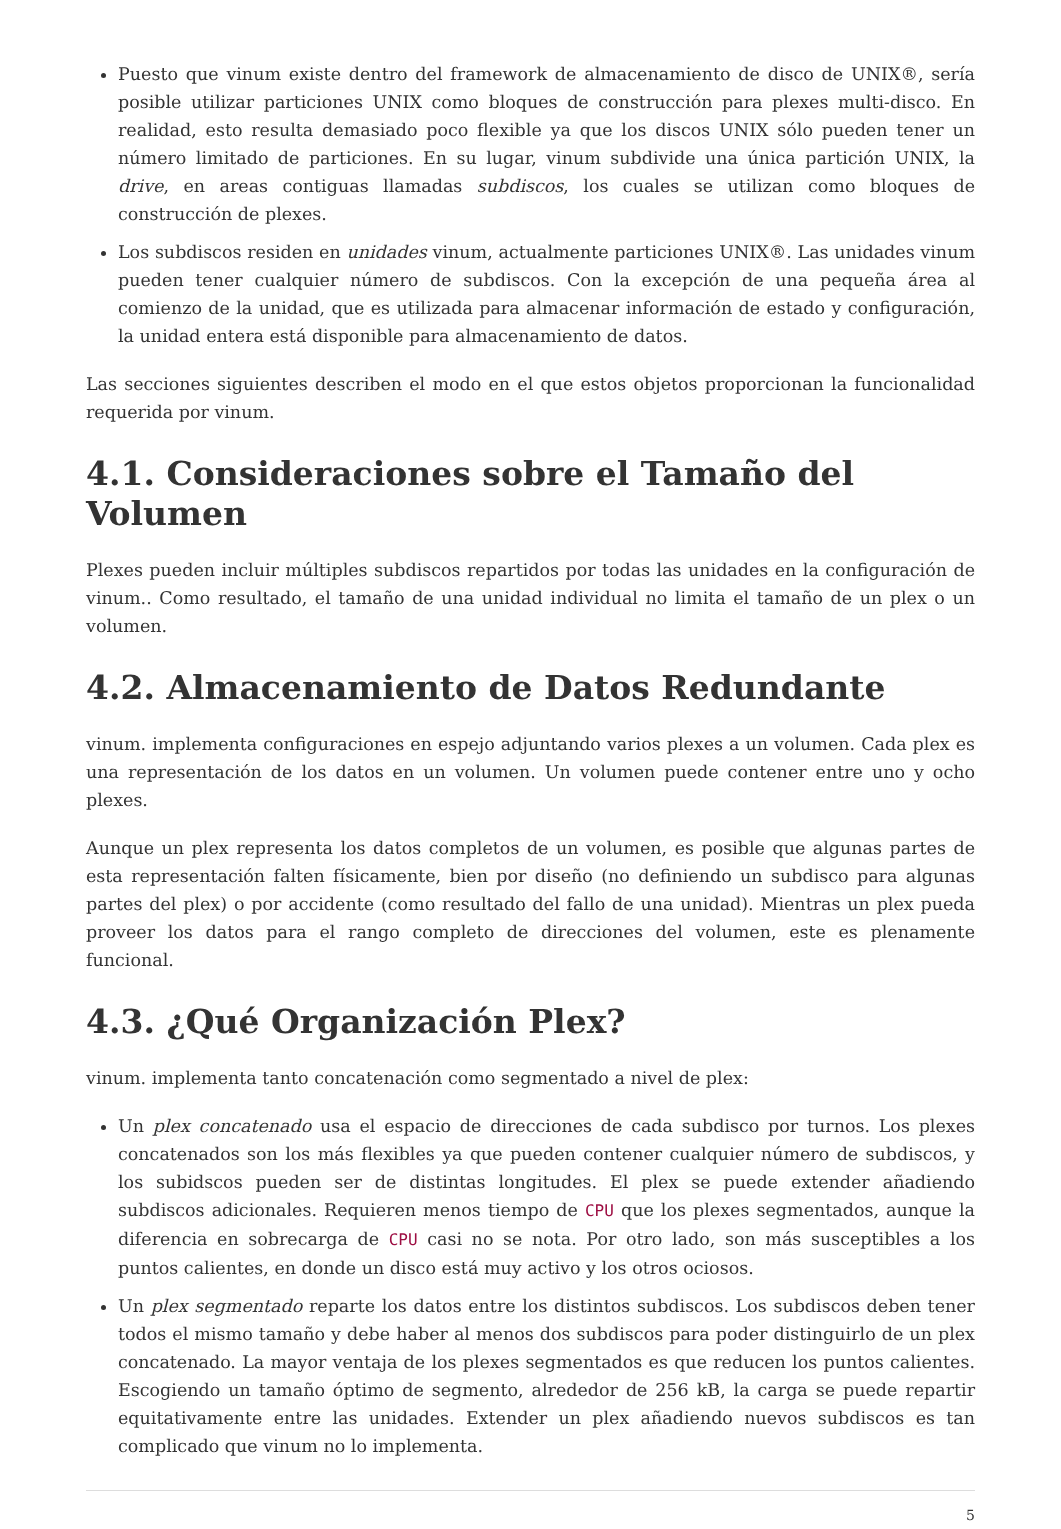Puesto que vinum existe dentro del framework de almacenamiento de disco de UNIX®, sería posible utilizar particiones UNIX como bloques de construcción para plexes multi-disco. En realidad, esto resulta demasiado poco flexible ya que los discos UNIX sólo pueden tener un número limitado de particiones. En su lugar, vinum subdivide una única partición UNIX, la drive, en areas contiguas llamadas subdiscos, los cuales se utilizan como bloques de construcción de plexes.
Los subdiscos residen en unidades vinum, actualmente particiones UNIX®. Las unidades vinum pueden tener cualquier número de subdiscos. Con la excepción de una pequeña área al comienzo de la unidad, que es utilizada para almacenar información de estado y configuración, la unidad entera está disponible para almacenamiento de datos.
Las secciones siguientes describen el modo en el que estos objetos proporcionan la funcionalidad requerida por vinum.
4.1. Consideraciones sobre el Tamaño del Volumen
Plexes pueden incluir múltiples subdiscos repartidos por todas las unidades en la configuración de vinum.. Como resultado, el tamaño de una unidad individual no limita el tamaño de un plex o un volumen.
4.2. Almacenamiento de Datos Redundante
vinum. implementa configuraciones en espejo adjuntando varios plexes a un volumen. Cada plex es una representación de los datos en un volumen. Un volumen puede contener entre uno y ocho plexes.
Aunque un plex representa los datos completos de un volumen, es posible que algunas partes de esta representación falten físicamente, bien por diseño (no definiendo un subdisco para algunas partes del plex) o por accidente (como resultado del fallo de una unidad). Mientras un plex pueda proveer los datos para el rango completo de direcciones del volumen, este es plenamente funcional.
4.3. ¿Qué Organización Plex?
vinum. implementa tanto concatenación como segmentado a nivel de plex:
Un plex concatenado usa el espacio de direcciones de cada subdisco por turnos. Los plexes concatenados son los más flexibles ya que pueden contener cualquier número de subdiscos, y los subidscos pueden ser de distintas longitudes. El plex se puede extender añadiendo subdiscos adicionales. Requieren menos tiempo de CPU que los plexes segmentados, aunque la diferencia en sobrecarga de CPU casi no se nota. Por otro lado, son más susceptibles a los puntos calientes, en donde un disco está muy activo y los otros ociosos.
Un plex segmentado reparte los datos entre los distintos subdiscos. Los subdiscos deben tener todos el mismo tamaño y debe haber al menos dos subdiscos para poder distinguirlo de un plex concatenado. La mayor ventaja de los plexes segmentados es que reducen los puntos calientes. Escogiendo un tamaño óptimo de segmento, alrededor de 256 kB, la carga se puede repartir equitativamente entre las unidades. Extender un plex añadiendo nuevos subdiscos es tan complicado que vinum no lo implementa.
5